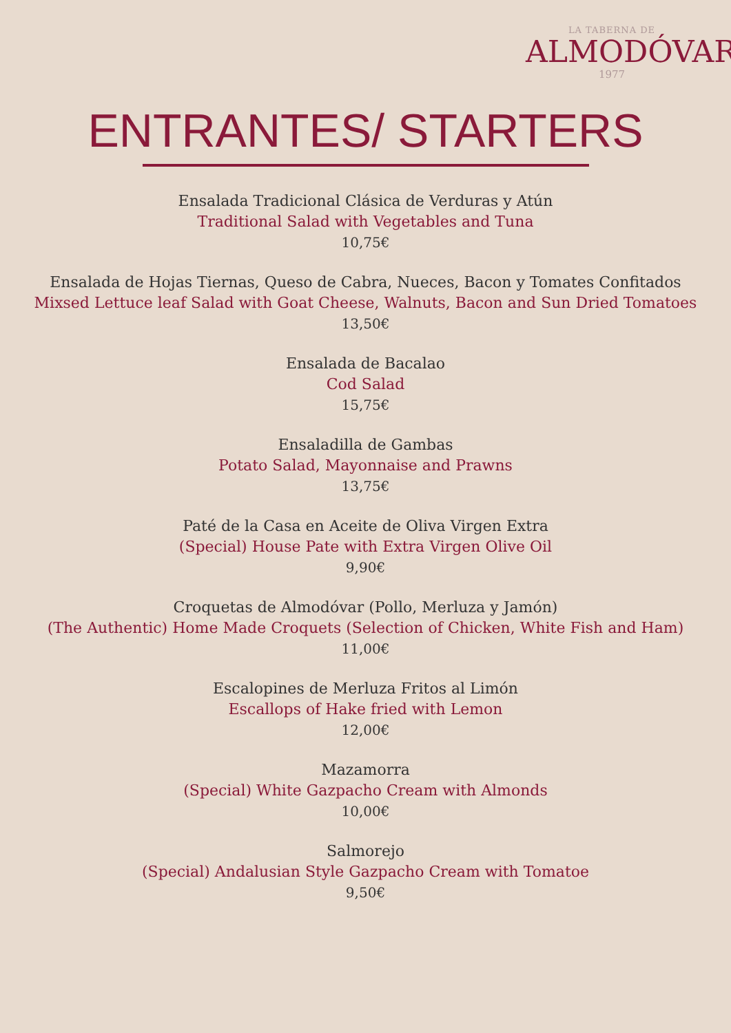LA TABERNA DE
ALMODÓVAR
1977
ENTRANTES/ STARTERS
Ensalada Tradicional Clásica de Verduras y Atún
Traditional Salad with Vegetables and Tuna
10,75€
Ensalada de Hojas Tiernas, Queso de Cabra, Nueces, Bacon y Tomates Confitados
Mixsed Lettuce leaf Salad with Goat Cheese, Walnuts, Bacon and Sun Dried Tomatoes
13,50€
Ensalada de Bacalao
Cod Salad
15,75€
Ensaladilla de Gambas
Potato Salad, Mayonnaise and Prawns
13,75€
Paté de la Casa en Aceite de Oliva Virgen Extra
(Special) House Pate with Extra Virgen Olive Oil
9,90€
Croquetas de Almodóvar (Pollo, Merluza y Jamón)
(The Authentic) Home Made Croquets (Selection of Chicken, White Fish and Ham)
11,00€
Escalopines de Merluza Fritos al Limón
Escallops of Hake fried with Lemon
12,00€
Mazamorra
(Special) White Gazpacho Cream with Almonds
10,00€
Salmorejo
(Special) Andalusian Style Gazpacho Cream with Tomatoe
9,50€